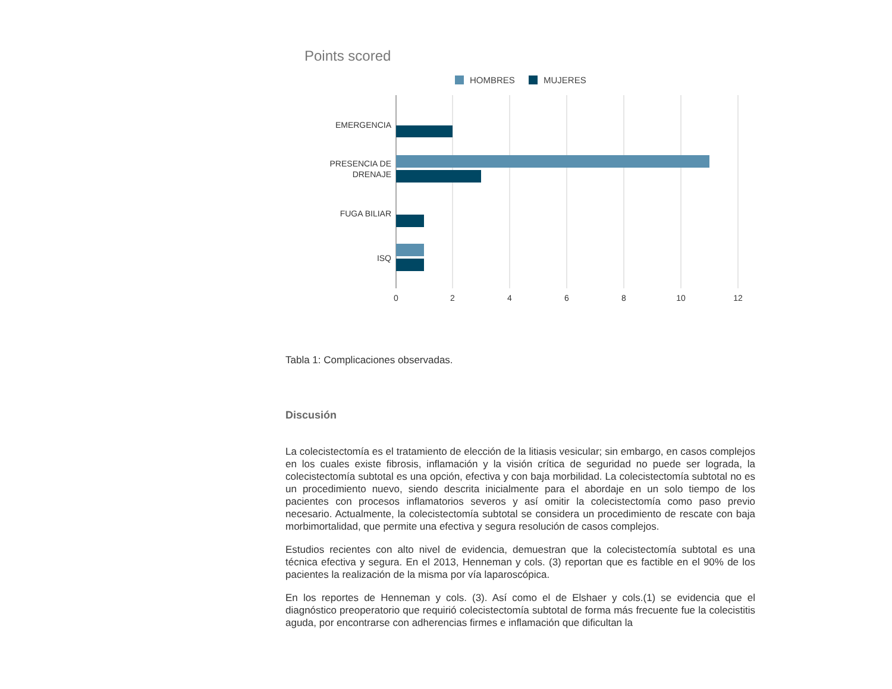Points scored
HOMBRES
MUJERES
EMERGENCIA
PRESENCIA DE
DRENAJE
FUGA BILIAR
ISQ
0
2
4
6
8
10
12
Tabla 1: Complicaciones observadas.
Discusión
La colecistectomía es el tratamiento de elección de la litiasis vesicular; sin embargo, en casos complejos en los cuales existe fibrosis, inflamación y la visión crítica de seguridad no puede ser lograda, la colecistectomía subtotal es una opción, efectiva y con baja morbilidad. La colecistectomía subtotal no es un procedimiento nuevo, siendo descrita inicialmente para el abordaje en un solo tiempo de los pacientes con procesos inflamatorios severos y así omitir la colecistectomía como paso previo necesario. Actualmente, la colecistectomía subtotal se considera un procedimiento de rescate con baja morbimortalidad, que permite una efectiva y segura resolución de casos complejos.
Estudios recientes con alto nivel de evidencia, demuestran que la colecistectomía subtotal es una técnica efectiva y segura. En el 2013, Henneman y cols. (3) reportan que es factible en el 90% de los pacientes la realización de la misma por vía laparoscópica.
En los reportes de Henneman y cols. (3). Así como el de Elshaer y cols.(1) se evidencia que el diagnóstico preoperatorio que requirió colecistectomía subtotal de forma más frecuente fue la colecistitis aguda, por encontrarse con adherencias firmes e inflamación que dificultan la